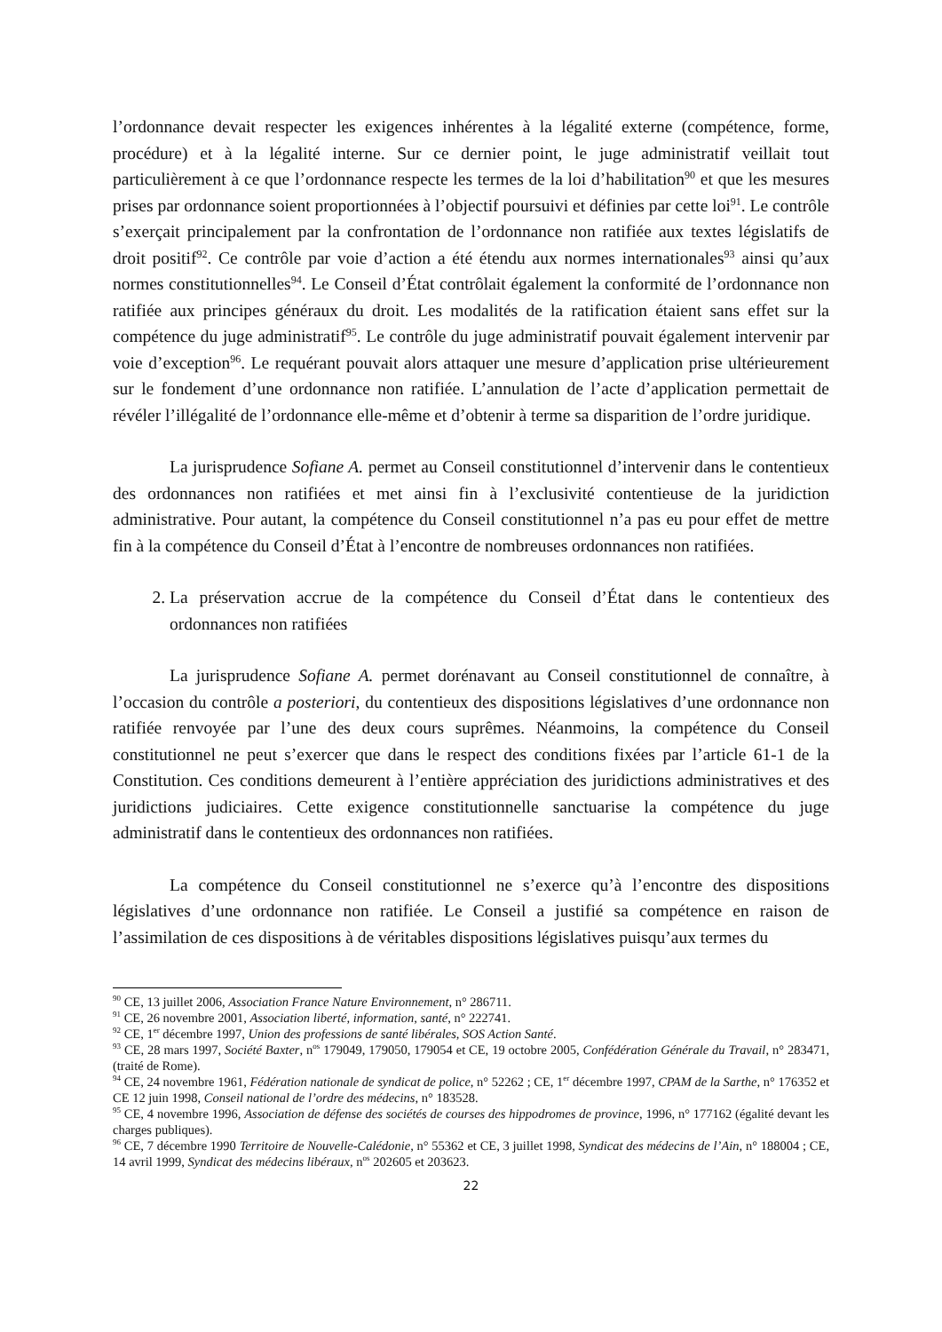l’ordonnance devait respecter les exigences inhérentes à la légalité externe (compétence, forme, procédure) et à la légalité interne. Sur ce dernier point, le juge administratif veillait tout particulièrement à ce que l’ordonnance respecte les termes de la loi d’habilitation<sup>90</sup> et que les mesures prises par ordonnance soient proportionnées à l’objectif poursuivi et définies par cette loi<sup>91</sup>. Le contrôle s’exerçait principalement par la confrontation de l’ordonnance non ratifiée aux textes législatifs de droit positif<sup>92</sup>. Ce contrôle par voie d’action a été étendu aux normes internationales<sup>93</sup> ainsi qu’aux normes constitutionnelles<sup>94</sup>. Le Conseil d’État contrôlait également la conformité de l’ordonnance non ratifiée aux principes généraux du droit. Les modalités de la ratification étaient sans effet sur la compétence du juge administratif<sup>95</sup>. Le contrôle du juge administratif pouvait également intervenir par voie d’exception<sup>96</sup>. Le requérant pouvait alors attaquer une mesure d’application prise ultérieurement sur le fondement d’une ordonnance non ratifiée. L’annulation de l’acte d’application permettait de révéler l’illégalité de l’ordonnance elle-même et d’obtenir à terme sa disparition de l’ordre juridique.
La jurisprudence Sofiane A. permet au Conseil constitutionnel d’intervenir dans le contentieux des ordonnances non ratifiées et met ainsi fin à l’exclusivité contentieuse de la juridiction administrative. Pour autant, la compétence du Conseil constitutionnel n’a pas eu pour effet de mettre fin à la compétence du Conseil d’État à l’encontre de nombreuses ordonnances non ratifiées.
2. La préservation accrue de la compétence du Conseil d’État dans le contentieux des ordonnances non ratifiées
La jurisprudence Sofiane A. permet dorénavant au Conseil constitutionnel de connaître, à l’occasion du contrôle a posteriori, du contentieux des dispositions législatives d’une ordonnance non ratifiée renvoyée par l’une des deux cours suprêmes. Néanmoins, la compétence du Conseil constitutionnel ne peut s’exercer que dans le respect des conditions fixées par l’article 61-1 de la Constitution. Ces conditions demeurent à l’entière appréciation des juridictions administratives et des juridictions judiciaires. Cette exigence constitutionnelle sanctuarise la compétence du juge administratif dans le contentieux des ordonnances non ratifiées.
La compétence du Conseil constitutionnel ne s’exerce qu’à l’encontre des dispositions législatives d’une ordonnance non ratifiée. Le Conseil a justifié sa compétence en raison de l’assimilation de ces dispositions à de véritables dispositions législatives puisqu’aux termes du
<sup>90</sup> CE, 13 juillet 2006, Association France Nature Environnement, n° 286711.
<sup>91</sup> CE, 26 novembre 2001, Association liberté, information, santé, n° 222741.
<sup>92</sup> CE, 1<sup>er</sup> décembre 1997, Union des professions de santé libérales, SOS Action Santé.
<sup>93</sup> CE, 28 mars 1997, Société Baxter, n<sup>os</sup> 179049, 179050, 179054 et CE, 19 octobre 2005, Confédération Générale du Travail, n° 283471, (traité de Rome).
<sup>94</sup> CE, 24 novembre 1961, Fédération nationale de syndicat de police, n° 52262 ; CE, 1<sup>er</sup> décembre 1997, CPAM de la Sarthe, n° 176352 et CE 12 juin 1998, Conseil national de l’ordre des médecins, n° 183528.
<sup>95</sup> CE, 4 novembre 1996, Association de défense des sociétés de courses des hippodromes de province, 1996, n° 177162 (égalité devant les charges publiques).
<sup>96</sup> CE, 7 décembre 1990 Territoire de Nouvelle-Calédonie, n° 55362 et CE, 3 juillet 1998, Syndicat des médecins de l’Ain, n° 188004 ; CE, 14 avril 1999, Syndicat des médecins libéraux, n<sup>os</sup> 202605 et 203623.
22